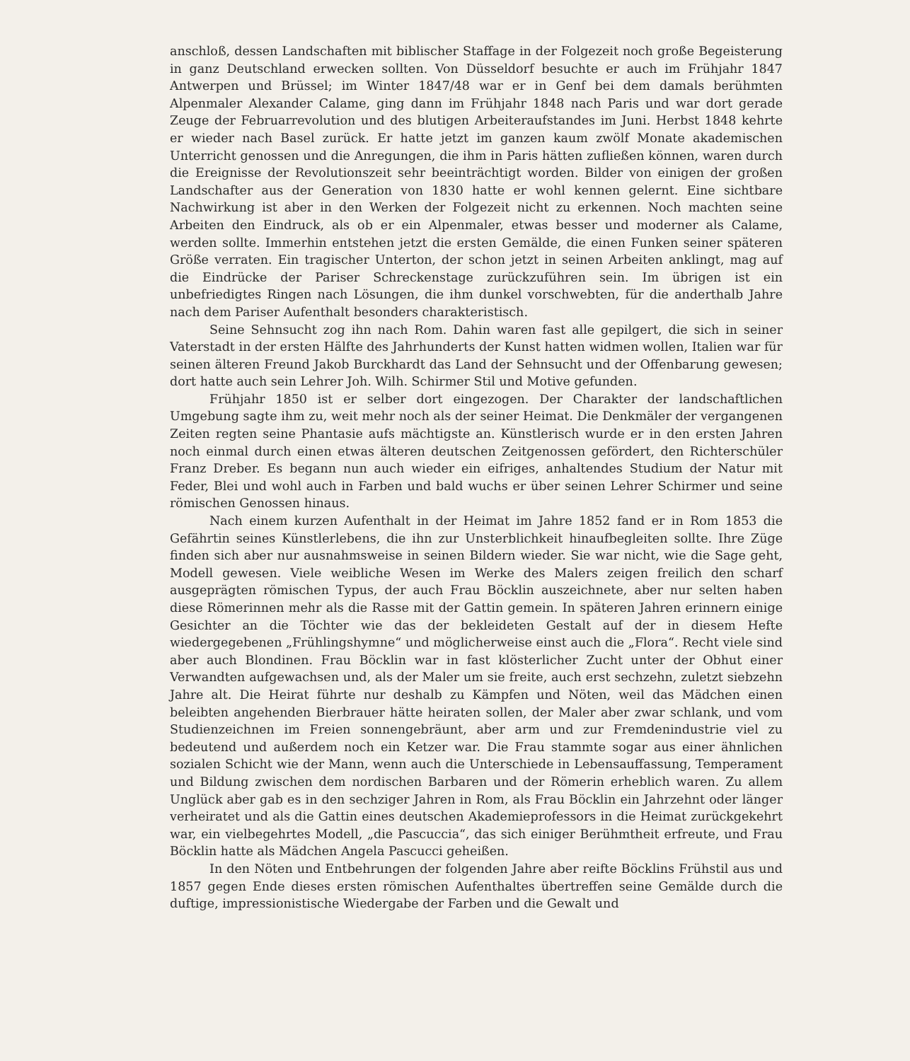anschloß, dessen Landschaften mit biblischer Staffage in der Folgezeit noch große Begeisterung in ganz Deutschland erwecken sollten. Von Düsseldorf besuchte er auch im Frühjahr 1847 Antwerpen und Brüssel; im Winter 1847/48 war er in Genf bei dem damals berühmten Alpenmaler Alexander Calame, ging dann im Frühjahr 1848 nach Paris und war dort gerade Zeuge der Februarrevolution und des blutigen Arbeiteraufstandes im Juni. Herbst 1848 kehrte er wieder nach Basel zurück. Er hatte jetzt im ganzen kaum zwölf Monate akademischen Unterricht genossen und die Anregungen, die ihm in Paris hätten zufließen können, waren durch die Ereignisse der Revolutionszeit sehr beeinträchtigt worden. Bilder von einigen der großen Landschafter aus der Generation von 1830 hatte er wohl kennen gelernt. Eine sichtbare Nachwirkung ist aber in den Werken der Folgezeit nicht zu erkennen. Noch machten seine Arbeiten den Eindruck, als ob er ein Alpenmaler, etwas besser und moderner als Calame, werden sollte. Immerhin entstehen jetzt die ersten Gemälde, die einen Funken seiner späteren Größe verraten. Ein tragischer Unterton, der schon jetzt in seinen Arbeiten anklingt, mag auf die Eindrücke der Pariser Schreckenstage zurückzuführen sein. Im übrigen ist ein unbefriedigtes Ringen nach Lösungen, die ihm dunkel vorschwebten, für die anderthalb Jahre nach dem Pariser Aufenthalt besonders charakteristisch.
Seine Sehnsucht zog ihn nach Rom. Dahin waren fast alle gepilgert, die sich in seiner Vaterstadt in der ersten Hälfte des Jahrhunderts der Kunst hatten widmen wollen, Italien war für seinen älteren Freund Jakob Burckhardt das Land der Sehnsucht und der Offenbarung gewesen; dort hatte auch sein Lehrer Joh. Wilh. Schirmer Stil und Motive gefunden.
Frühjahr 1850 ist er selber dort eingezogen. Der Charakter der landschaftlichen Umgebung sagte ihm zu, weit mehr noch als der seiner Heimat. Die Denkmäler der vergangenen Zeiten regten seine Phantasie aufs mächtigste an. Künstlerisch wurde er in den ersten Jahren noch einmal durch einen etwas älteren deutschen Zeitgenossen gefördert, den Richterschüler Franz Dreber. Es begann nun auch wieder ein eifriges, anhaltendes Studium der Natur mit Feder, Blei und wohl auch in Farben und bald wuchs er über seinen Lehrer Schirmer und seine römischen Genossen hinaus.
Nach einem kurzen Aufenthalt in der Heimat im Jahre 1852 fand er in Rom 1853 die Gefährtin seines Künstlerlebens, die ihn zur Unsterblichkeit hinaufbegleiten sollte. Ihre Züge finden sich aber nur ausnahmsweise in seinen Bildern wieder. Sie war nicht, wie die Sage geht, Modell gewesen. Viele weibliche Wesen im Werke des Malers zeigen freilich den scharf ausgeprägten römischen Typus, der auch Frau Böcklin auszeichnete, aber nur selten haben diese Römerinnen mehr als die Rasse mit der Gattin gemein. In späteren Jahren erinnern einige Gesichter an die Töchter wie das der bekleideten Gestalt auf der in diesem Hefte wiedergegebenen „Frühlingshymne“ und möglicherweise einst auch die „Flora“. Recht viele sind aber auch Blondinen. Frau Böcklin war in fast klösterlicher Zucht unter der Obhut einer Verwandten aufgewachsen und, als der Maler um sie freite, auch erst sechzehn, zuletzt siebzehn Jahre alt. Die Heirat führte nur deshalb zu Kämpfen und Nöten, weil das Mädchen einen beleibten angehenden Bierbrauer hätte heiraten sollen, der Maler aber zwar schlank, und vom Studienzeichnen im Freien sonnengebräunt, aber arm und zur Fremdenindustrie viel zu bedeutend und außerdem noch ein Ketzer war. Die Frau stammte sogar aus einer ähnlichen sozialen Schicht wie der Mann, wenn auch die Unterschiede in Lebensauffassung, Temperament und Bildung zwischen dem nordischen Barbaren und der Römerin erheblich waren. Zu allem Unglück aber gab es in den sechziger Jahren in Rom, als Frau Böcklin ein Jahrzehnt oder länger verheiratet und als die Gattin eines deutschen Akademieprofessors in die Heimat zurückgekehrt war, ein vielbegehrtes Modell, „die Pascuccia“, das sich einiger Berühmtheit erfreute, und Frau Böcklin hatte als Mädchen Angela Pascucci geheißen.
In den Nöten und Entbehrungen der folgenden Jahre aber reifte Böcklins Frühstil aus und 1857 gegen Ende dieses ersten römischen Aufenthaltes übertreffen seine Gemälde durch die duftige, impressionistische Wiedergabe der Farben und die Gewalt und